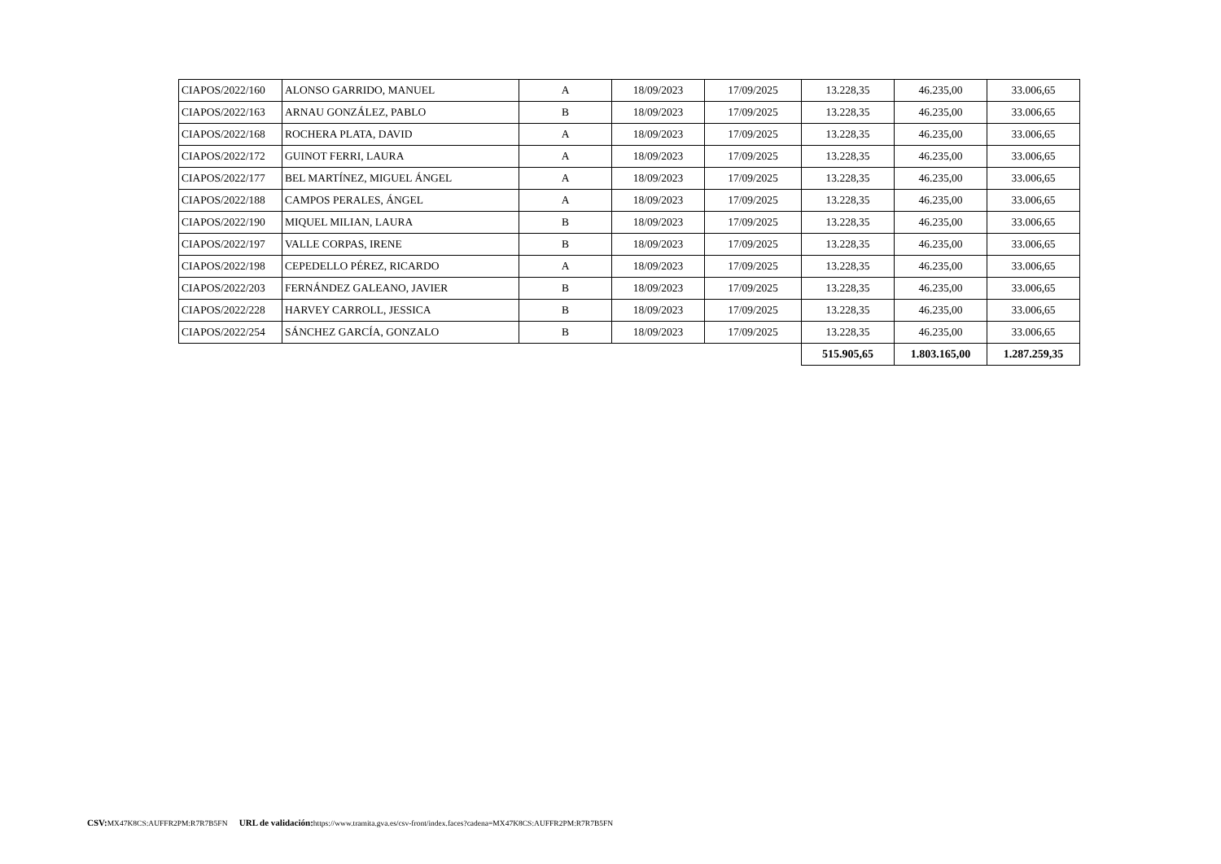| CIAPOS/2022/160 | ALONSO GARRIDO, MANUEL | A | 18/09/2023 | 17/09/2025 | 13.228,35 | 46.235,00 | 33.006,65 |
| CIAPOS/2022/163 | ARNAU GONZÁLEZ, PABLO | B | 18/09/2023 | 17/09/2025 | 13.228,35 | 46.235,00 | 33.006,65 |
| CIAPOS/2022/168 | ROCHERA PLATA, DAVID | A | 18/09/2023 | 17/09/2025 | 13.228,35 | 46.235,00 | 33.006,65 |
| CIAPOS/2022/172 | GUINOT FERRI, LAURA | A | 18/09/2023 | 17/09/2025 | 13.228,35 | 46.235,00 | 33.006,65 |
| CIAPOS/2022/177 | BEL MARTÍNEZ, MIGUEL ÁNGEL | A | 18/09/2023 | 17/09/2025 | 13.228,35 | 46.235,00 | 33.006,65 |
| CIAPOS/2022/188 | CAMPOS PERALES, ÁNGEL | A | 18/09/2023 | 17/09/2025 | 13.228,35 | 46.235,00 | 33.006,65 |
| CIAPOS/2022/190 | MIQUEL MILIAN, LAURA | B | 18/09/2023 | 17/09/2025 | 13.228,35 | 46.235,00 | 33.006,65 |
| CIAPOS/2022/197 | VALLE CORPAS, IRENE | B | 18/09/2023 | 17/09/2025 | 13.228,35 | 46.235,00 | 33.006,65 |
| CIAPOS/2022/198 | CEPEDELLO PÉREZ, RICARDO | A | 18/09/2023 | 17/09/2025 | 13.228,35 | 46.235,00 | 33.006,65 |
| CIAPOS/2022/203 | FERNÁNDEZ GALEANO, JAVIER | B | 18/09/2023 | 17/09/2025 | 13.228,35 | 46.235,00 | 33.006,65 |
| CIAPOS/2022/228 | HARVEY CARROLL, JESSICA | B | 18/09/2023 | 17/09/2025 | 13.228,35 | 46.235,00 | 33.006,65 |
| CIAPOS/2022/254 | SÁNCHEZ GARCÍA, GONZALO | B | 18/09/2023 | 17/09/2025 | 13.228,35 | 46.235,00 | 33.006,65 |
| | | | | | 515.905,65 | 1.803.165,00 | 1.287.259,35 |
CSV: MX47K8CS:AUFFR2PM:R7R7B5FN URL de validación: https://www.tramita.gva.es/csv-front/index.faces?cadena=MX47K8CS:AUFFR2PM:R7R7B5FN